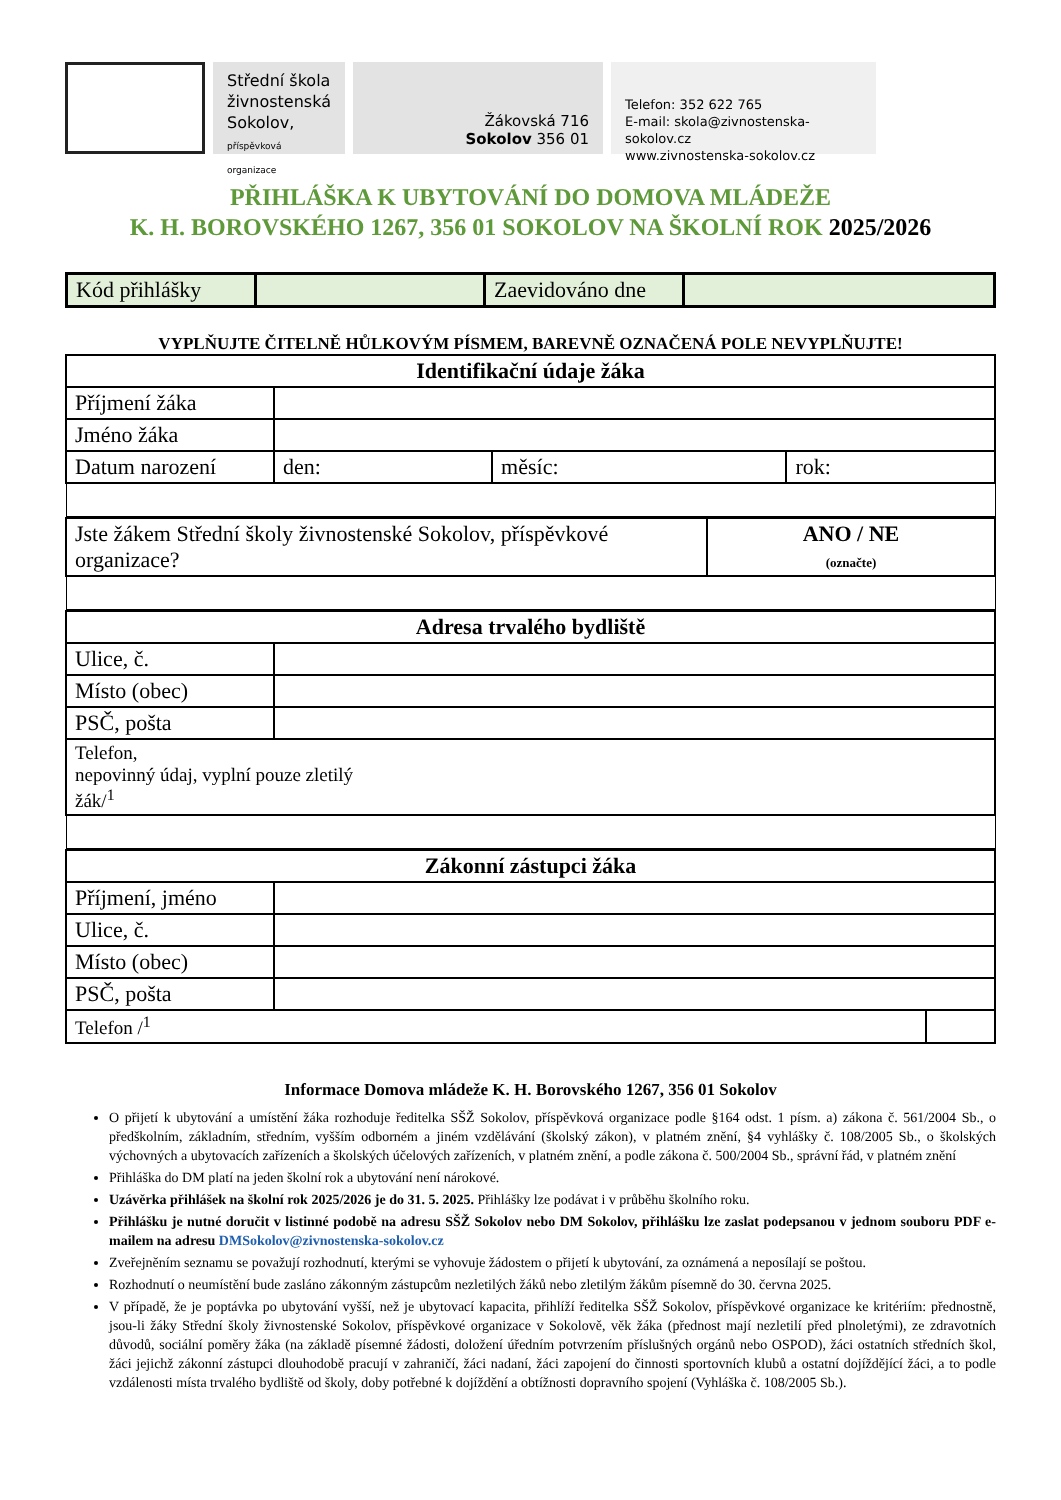Střední škola
živnostenská
Sokolov,
příspěvková organizace
Žákovská 716
Sokolov 356 01
Telefon: 352 622 765
E-mail: skola@zivnostenska-sokolov.cz
www.zivnostenska-sokolov.cz
PŘIHLÁŠKA K UBYTOVÁNÍ DO DOMOVA MLÁDEŽE
K. H. BOROVSKÉHO 1267, 356 01 SOKOLOV NA ŠKOLNÍ ROK 2025/2026
| Kód přihlášky | | Zaevidováno dne | |
VYPLŇUJTE ČITELNĚ HŮLKOVÝM PÍSMEM, BAREVNĚ OZNAČENÁ POLE NEVYPLŇUJTE!
| Identifikační údaje žáka | | | |
| Příjmení žáka | | | |
| Jméno žáka | | | |
| Datum narození | den: | měsíc: | rok: |
| Jste žákem Střední školy živnostenské Sokolov, příspěvkové organizace? | ANO / NE (označte) |
| Adresa trvalého bydliště | |
| Ulice, č. | |
| Místo (obec) | |
| PSČ, pošta | |
| Telefon, nepovinný údaj, vyplní pouze zletilý žák/<sup>1</sup> | |
| Zákonní zástupci žáka | | |
| Příjmení, jméno | | |
| Ulice, č. | | |
| Místo (obec) | | |
| PSČ, pošta | | |
| Telefon /<sup>1</sup> | | |
Informace Domova mládeže K. H. Borovského 1267, 356 01 Sokolov
O přijetí k ubytování a umístění žáka rozhoduje ředitelka SŠŽ Sokolov, příspěvková organizace podle §164 odst. 1 písm. a) zákona č. 561/2004 Sb., o předškolním, základním, středním, vyšším odborném a jiném vzdělávání (školský zákon), v platném znění, §4 vyhlášky č. 108/2005 Sb., o školských výchovných a ubytovacích zařízeních a školských účelových zařízeních, v platném znění, a podle zákona č. 500/2004 Sb., správní řád, v platném znění
Přihláška do DM platí na jeden školní rok a ubytování není nárokové.
Uzávěrka přihlášek na školní rok 2025/2026 je do 31. 5. 2025. Přihlášky lze podávat i v průběhu školního roku.
Přihlášku je nutné doručit v listinné podobě na adresu SŠŽ Sokolov nebo DM Sokolov, přihlášku lze zaslat podepsanou v jednom souboru PDF e-mailem na adresu DMSokolov@zivnostenska-sokolov.cz
Zveřejněním seznamu se považují rozhodnutí, kterými se vyhovuje žádostem o přijetí k ubytování, za oznámená a neposílají se poštou.
Rozhodnutí o neumístění bude zasláno zákonným zástupcům nezletilých žáků nebo zletilým žákům písemně do 30. června 2025.
V případě, že je poptávka po ubytování vyšší, než je ubytovací kapacita, přihlíží ředitelka SŠŽ Sokolov, příspěvkové organizace ke kritériím: přednostně, jsou-li žáky Střední školy živnostenské Sokolov, příspěvkové organizace v Sokolově, věk žáka (přednost mají nezletilí před plnoletými), ze zdravotních důvodů, sociální poměry žáka (na základě písemné žádosti, doložení úředním potvrzením příslušných orgánů nebo OSPOD), žáci ostatních středních škol, žáci jejichž zákonní zástupci dlouhodobě pracují v zahraničí, žáci nadaní, žáci zapojení do činnosti sportovních klubů a ostatní dojíždějící žáci, a to podle vzdálenosti místa trvalého bydliště od školy, doby potřebné k dojíždění a obtížnosti dopravního spojení (Vyhláška č. 108/2005 Sb.).